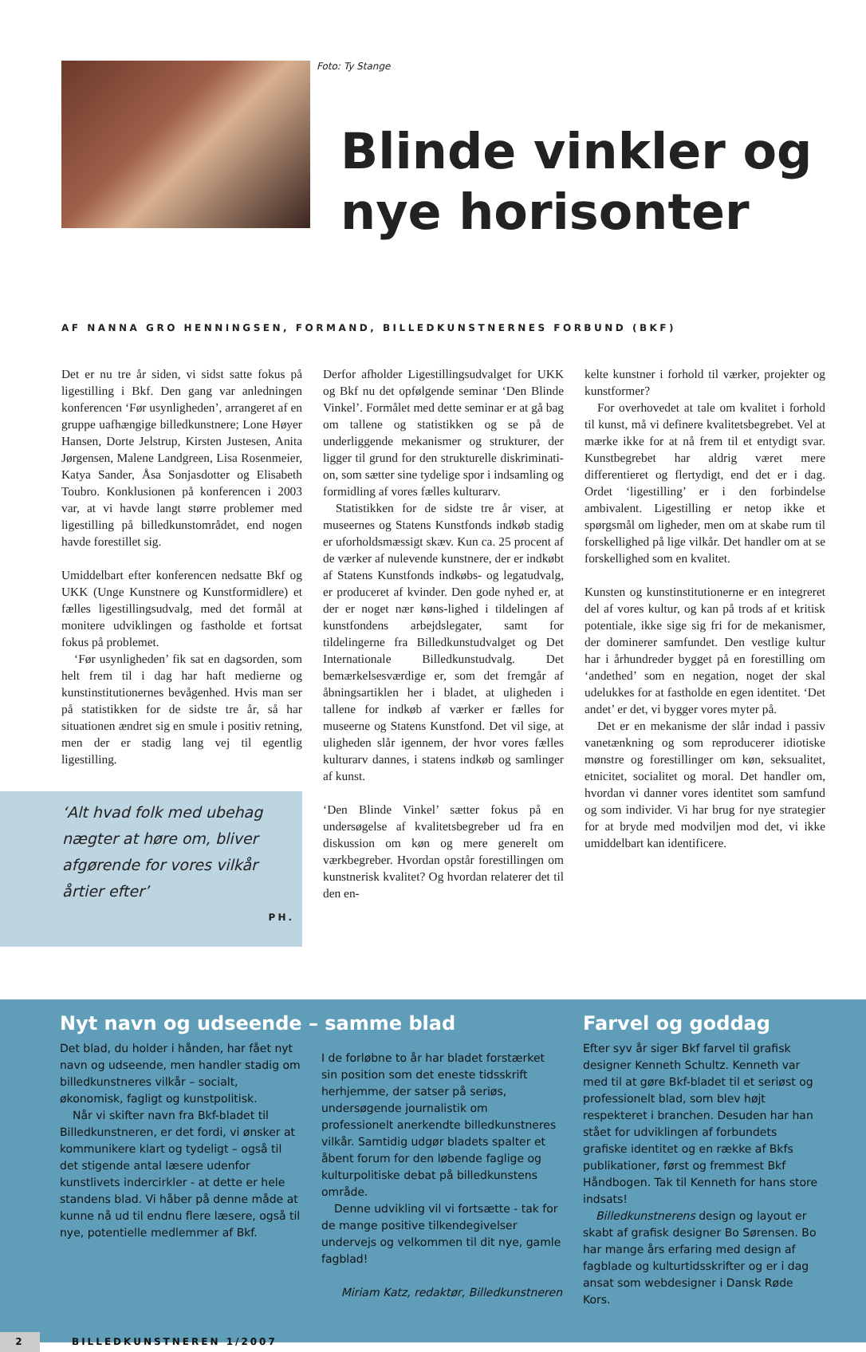Foto: Ty Stange
Blinde vinkler og
nye horisonter
AF NANNA GRO HENNINGSEN, FORMAND, BILLEDKUNSTNERNES FORBUND (BKF)
Det er nu tre år siden, vi sidst satte fokus på ligestilling i Bkf. Den gang var anledningen konferencen ‘Før usynligheden’, arrangeret af en gruppe uafhængige billedkunstnere; Lone Høyer Hansen, Dorte Jelstrup, Kirsten Justesen, Anita Jørgensen, Malene Landgreen, Lisa Rosenmeier, Katya Sander, Åsa Sonjasdotter og Elisabeth Toubro. Konklusionen på konferencen i 2003 var, at vi havde langt større problemer med ligestilling på billedkunstområdet, end nogen havde forestillet sig.
Umiddelbart efter konferencen nedsatte Bkf og UKK (Unge Kunstnere og Kunstformidlere) et fælles ligestillingsudvalg, med det formål at monitere udviklingen og fastholde et fortsat fokus på problemet.
‘Før usynligheden’ fik sat en dagsorden, som helt frem til i dag har haft medierne og kunstinstitutionernes bevågenhed. Hvis man ser på statistikken for de sidste tre år, så har situationen ændret sig en smule i positiv retning, men der er stadig lang vej til egentlig ligestilling.
‘Alt hvad folk med ubehag nægter at høre om, bliver afgørende for vores vilkår årtier efter’
PH.
Derfor afholder Ligestillingsudvalget for UKK og Bkf nu det opfølgende seminar ‘Den Blinde Vinkel’. Formålet med dette seminar er at gå bag om tallene og statistikken og se på de underliggende mekanismer og strukturer, der ligger til grund for den strukturelle diskriminati­on, som sætter sine tydelige spor i indsamling og formidling af vores fælles kulturarv.
Statistikken for de sidste tre år viser, at museernes og Statens Kunstfonds indkøb stadig er uforholdsmæssigt skæv. Kun ca. 25 procent af de værker af nulevende kunstnere, der er indkøbt af Statens Kunstfonds indkøbs- og legatudvalg, er produceret af kvinder. Den gode nyhed er, at der er noget nær køns-lighed i tildelingen af kunstfondens arbejdslegater, samt for tildelingerne fra Billedkunstudvalget og Det Internationale Billedkunstudvalg. Det bemærkelsesværdige er, som det fremgår af åbningsartiklen her i bladet, at uligheden i tallene for indkøb af værker er fælles for museerne og Statens Kunstfond. Det vil sige, at uligheden slår igennem, der hvor vores fælles kulturarv dannes, i statens indkøb og samlinger af kunst.
‘Den Blinde Vinkel’ sætter fokus på en undersøgelse af kvalitetsbegreber ud fra en diskussion om køn og mere generelt om værkbegreber. Hvordan opstår forestillingen om kunstnerisk kvalitet? Og hvordan relaterer det til den en-
kelte kunstner i forhold til værker, projekter og kunstformer?
For overhovedet at tale om kvalitet i forhold til kunst, må vi definere kvalitetsbegrebet. Vel at mærke ikke for at nå frem til et entydigt svar. Kunstbegrebet har aldrig været mere differentieret og flertydigt, end det er i dag. Ordet ‘ligestilling’ er i den forbindelse ambivalent. Ligestilling er netop ikke et spørgsmål om ligheder, men om at skabe rum til forskellighed på lige vilkår. Det handler om at se forskellighed som en kvalitet.
Kunsten og kunstinstitutionerne er en integreret del af vores kultur, og kan på trods af et kritisk potentiale, ikke sige sig fri for de mekanismer, der dominerer samfundet. Den vestlige kultur har i århundreder bygget på en forestilling om ‘andethed’ som en negation, noget der skal udelukkes for at fastholde en egen identitet. ‘Det andet’ er det, vi bygger vores myter på.
Det er en mekanisme der slår indad i passiv vanetænkning og som reproducerer idiotiske mønstre og forestillinger om køn, seksualitet, etnicitet, socialitet og moral. Det handler om, hvordan vi danner vores identitet som samfund og som individer. Vi har brug for nye strategier for at bryde med modviljen mod det, vi ikke umiddelbart kan identificere.
Nyt navn og udseende – samme blad
Det blad, du holder i hånden, har fået nyt navn og udseende, men handler stadig om billedkunstneres vilkår – socialt, økonomisk, fagligt og kunstpolitisk.
Når vi skifter navn fra Bkf-bladet til Billedkunstneren, er det fordi, vi ønsker at kommunikere klart og tydeligt – også til det stigende antal læsere udenfor kunstlivets indercirkler - at dette er hele standens blad. Vi håber på denne måde at kunne nå ud til endnu flere læsere, også til nye, potentielle medlemmer af Bkf.
I de forløbne to år har bladet forstærket sin position som det eneste tidsskrift herhjemme, der satser på seriøs, undersøgende journalistik om professionelt anerkendte billedkunstneres vilkår. Samtidig udgør bladets spalter et åbent forum for den løbende faglige og kulturpolitiske debat på billedkunstens område.
Denne udvikling vil vi fortsætte - tak for de mange positive tilkendegivelser undervejs og velkommen til dit nye, gamle fagblad!
Miriam Katz, redaktør, Billedkunstneren
Farvel og goddag
Efter syv år siger Bkf farvel til grafisk designer Kenneth Schultz. Kenneth var med til at gøre Bkf-bladet til et seriøst og professionelt blad, som blev højt respekteret i branchen. Desuden har han stået for udviklingen af forbundets grafiske identitet og en række af Bkfs publikationer, først og fremmest Bkf Håndbogen. Tak til Kenneth for hans store indsats!
Billedkunstnerens design og layout er skabt af grafisk designer Bo Sørensen. Bo har mange års erfaring med design af fagblade og kulturtidsskrifter og er i dag ansat som webdesigner i Dansk Røde Kors.
2 BILLEDKUNSTNEREN 1/2007